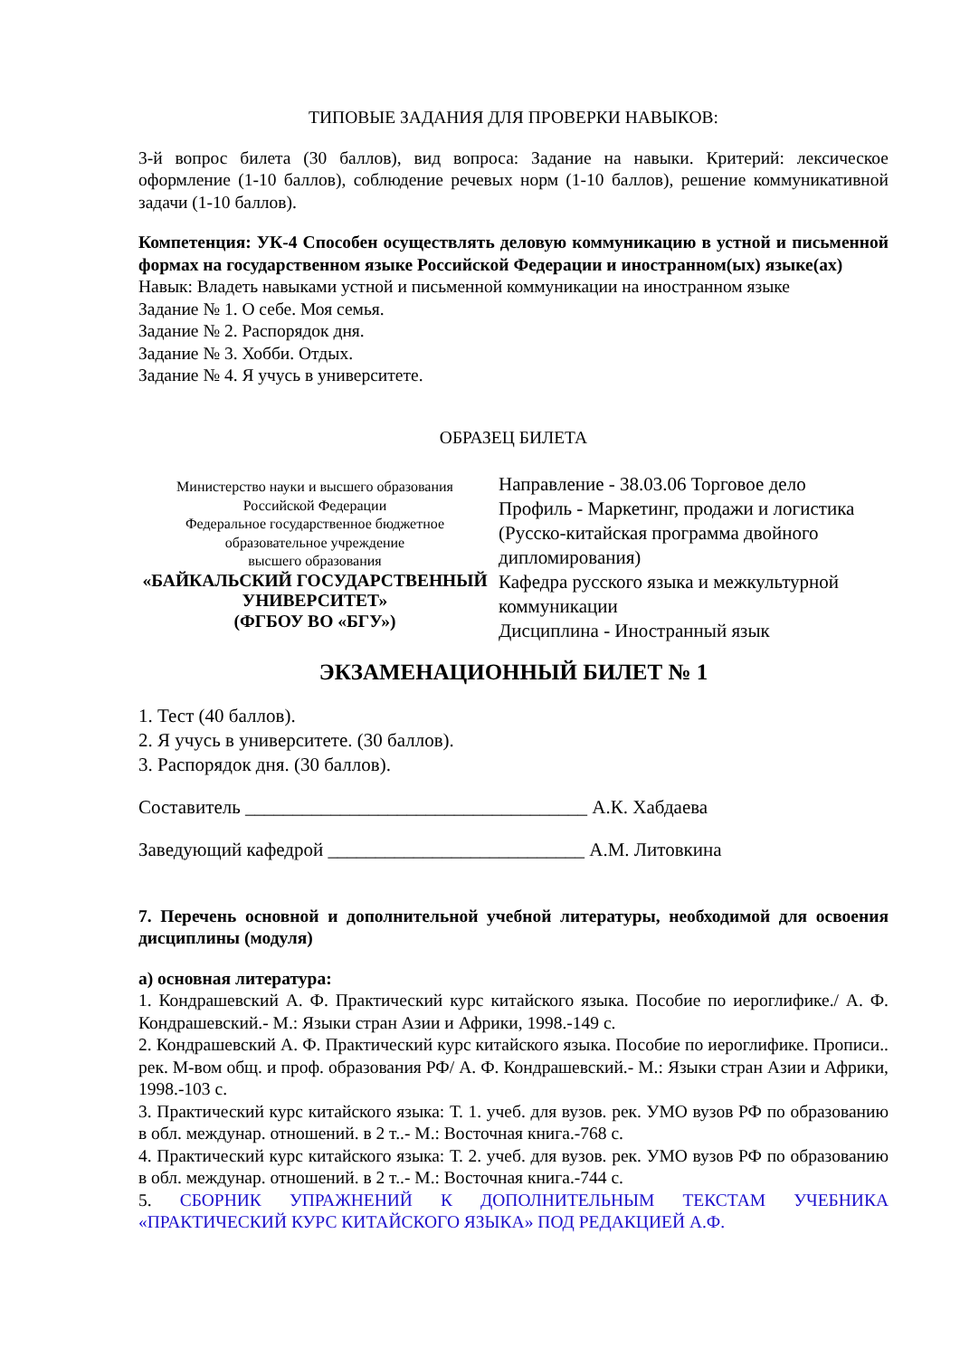ТИПОВЫЕ ЗАДАНИЯ ДЛЯ ПРОВЕРКИ НАВЫКОВ:
3-й вопрос билета (30 баллов), вид вопроса: Задание на навыки. Критерий: лексическое оформление (1-10 баллов), соблюдение речевых норм (1-10 баллов), решение коммуникативной задачи (1-10 баллов).
Компетенция: УК-4 Способен осуществлять деловую коммуникацию в устной и письменной формах на государственном языке Российской Федерации и иностранном(ых) языке(ах)
Навык: Владеть навыками устной и письменной коммуникации на иностранном языке
Задание № 1. О себе. Моя семья.
Задание № 2. Распорядок дня.
Задание № 3. Хобби. Отдых.
Задание № 4. Я учусь в университете.
ОБРАЗЕЦ БИЛЕТА
Министерство науки и высшего образования
Российской Федерации
Федеральное государственное бюджетное
образовательное учреждение
высшего образования
«БАЙКАЛЬСКИЙ ГОСУДАРСТВЕННЫЙ
УНИВЕРСИТЕТ»
(ФГБОУ ВО «БГУ»)
Направление - 38.03.06 Торговое дело
Профиль - Маркетинг, продажи и логистика (Русско-китайская программа двойного дипломирования)
Кафедра русского языка и межкультурной коммуникации
Дисциплина - Иностранный язык
ЭКЗАМЕНАЦИОННЫЙ БИЛЕТ № 1
1. Тест (40 баллов).
2. Я учусь в университете. (30 баллов).
3. Распорядок дня. (30 баллов).
Составитель ____________________________________ А.К. Хабдаева
Заведующий кафедрой ___________________________ А.М. Литовкина
7. Перечень основной и дополнительной учебной литературы, необходимой для освоения дисциплины (модуля)
а) основная литература:
1. Кондрашевский А. Ф. Практический курс китайского языка. Пособие по иероглифике./ А. Ф. Кондрашевский.- М.: Языки стран Азии и Африки, 1998.-149 с.
2. Кондрашевский А. Ф. Практический курс китайского языка. Пособие по иероглифике. Прописи.. рек. М-вом общ. и проф. образования РФ/ А. Ф. Кондрашевский.- М.: Языки стран Азии и Африки, 1998.-103 с.
3. Практический курс китайского языка: Т. 1. учеб. для вузов. рек. УМО вузов РФ по образованию в обл. междунар. отношений. в 2 т..- М.: Восточная книга.-768 с.
4. Практический курс китайского языка: Т. 2. учеб. для вузов. рек. УМО вузов РФ по образованию в обл. междунар. отношений. в 2 т..- М.: Восточная книга.-744 с.
5. СБОРНИК УПРАЖНЕНИЙ К ДОПОЛНИТЕЛЬНЫМ ТЕКСТАМ УЧЕБНИКА «ПРАКТИЧЕСКИЙ КУРС КИТАЙСКОГО ЯЗЫКА» ПОД РЕДАКЦИЕЙ А.Ф.